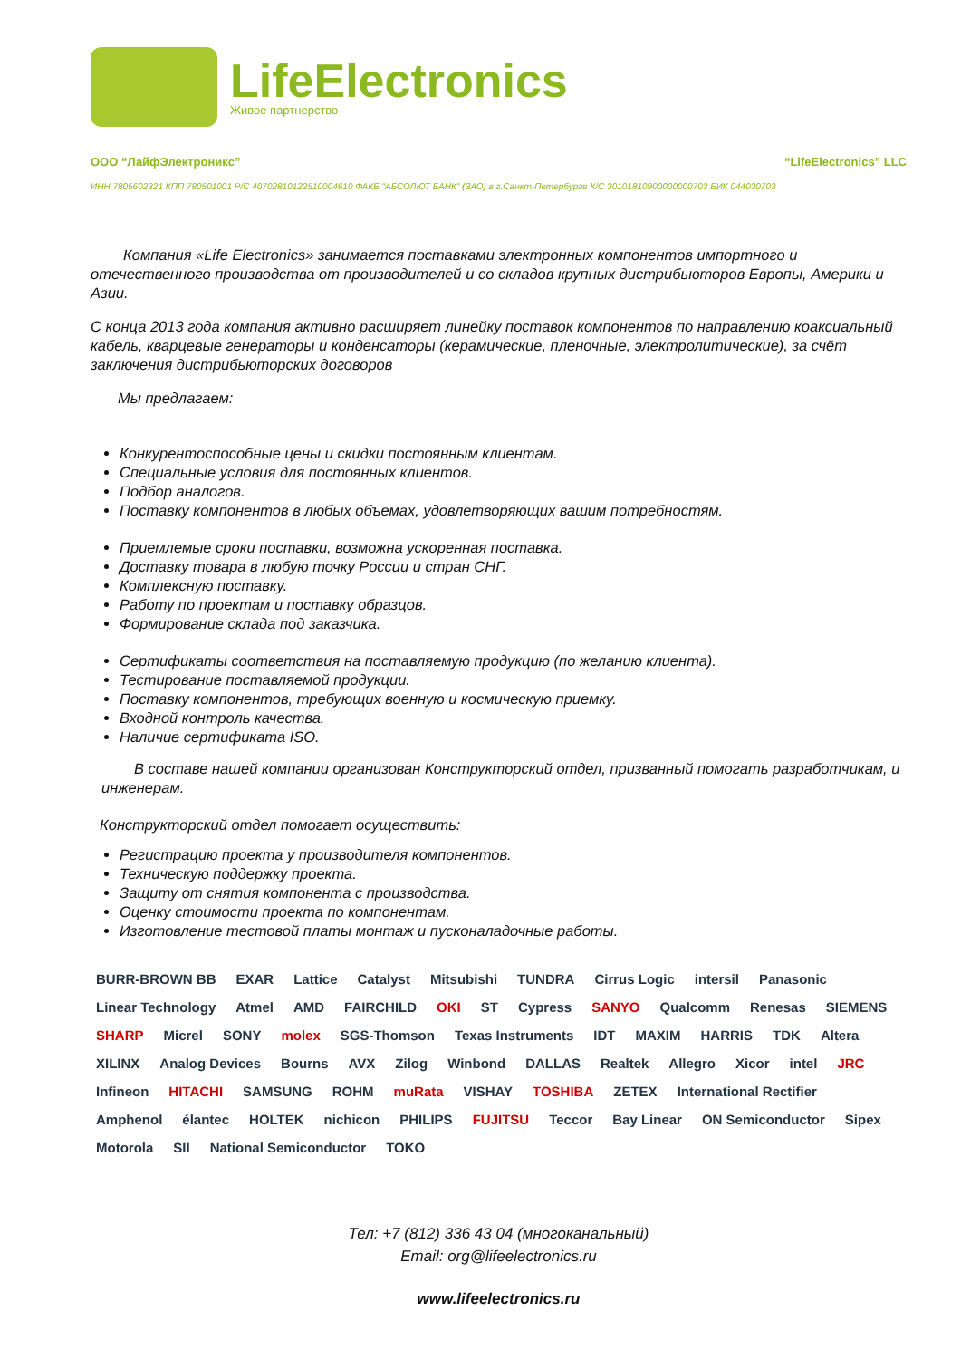LifeElectronics
Живое партнерство
ООО “ЛайфЭлектроникс” “LifeElectronics” LLC
ИНН 7805602321 КПП 780501001 Р/С 40702810122510004610 ФАКБ "АБСОЛЮТ БАНК" (ЗАО) в г.Санкт-Петербурге К/С 30101810900000000703 БИК 044030703
Компания «Life Electronics» занимается поставками электронных компонентов импортного и отечественного производства от производителей и со складов крупных дистрибьюторов Европы, Америки и Азии.
С конца 2013 года компания активно расширяет линейку поставок компонентов по направлению коаксиальный кабель, кварцевые генераторы и конденсаторы (керамические, пленочные, электролитические), за счёт заключения дистрибьюторских договоров
Мы предлагаем:
Конкурентоспособные цены и скидки постоянным клиентам.
Специальные условия для постоянных клиентов.
Подбор аналогов.
Поставку компонентов в любых объемах, удовлетворяющих вашим потребностям.
Приемлемые сроки поставки, возможна ускоренная поставка.
Доставку товара в любую точку России и стран СНГ.
Комплексную поставку.
Работу по проектам и поставку образцов.
Формирование склада под заказчика.
Сертификаты соответствия на поставляемую продукцию (по желанию клиента).
Тестирование поставляемой продукции.
Поставку компонентов, требующих военную и космическую приемку.
Входной контроль качества.
Наличие сертификата ISO.
В составе нашей компании организован Конструкторский отдел, призванный помогать разработчикам, и инженерам.
Конструкторский отдел помогает осуществить:
Регистрацию проекта у производителя компонентов.
Техническую поддержку проекта.
Защиту от снятия компонента с производства.
Оценку стоимости проекта по компонентам.
Изготовление тестовой платы монтаж и пусконаладочные работы.
BURR-BROWN BB EXAR Lattice Catalyst Mitsubishi TUNDRA Cirrus Logic intersil Panasonic Linear Technology Atmel AMD FAIRCHILD OKI ST Cypress SANYO Qualcomm Renesas SIEMENS SHARP Micrel SONY molex SGS-Thomson Texas Instruments IDT MAXIM HARRIS TDK Altera XILINX Analog Devices Bourns AVX Zilog Winbond DALLAS Realtek Allegro Xicor intel JRC Infineon HITACHI SAMSUNG ROHM muRata VISHAY TOSHIBA ZETEX International Rectifier Amphenol élantec HOLTEK nichicon PHILIPS FUJITSU Teccor Bay Linear ON Semiconductor Sipex Motorola SII National Semiconductor TOKO
Тел: +7 (812) 336 43 04 (многоканальный)
Email: org@lifeelectronics.ru
www.lifeelectronics.ru